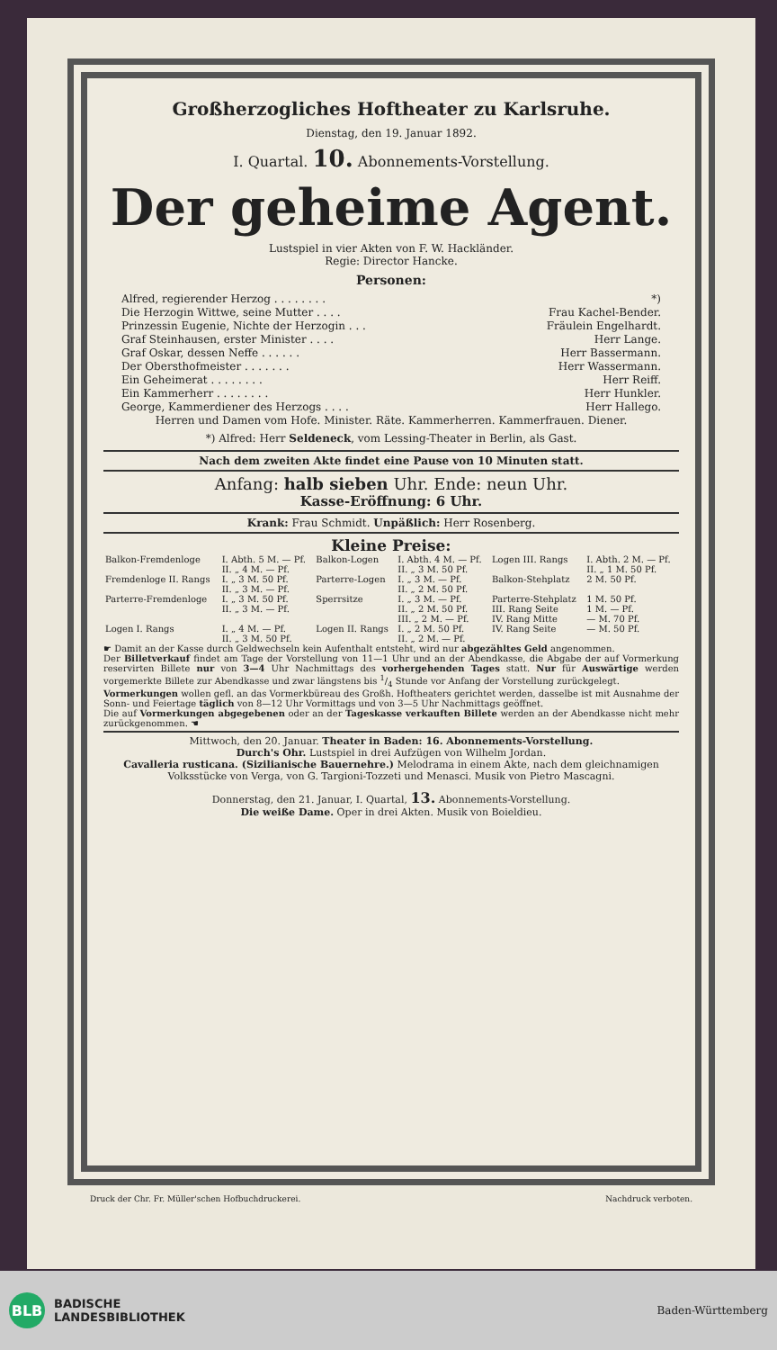Großherzogliches Hoftheater zu Karlsruhe.
Dienstag, den 19. Januar 1892.
I. Quartal. 10. Abonnements-Vorstellung.
Der geheime Agent.
Lustspiel in vier Akten von F. W. Hackländer.
Regie: Director Hancke.
Personen:
Alfred, regierender Herzog . . . . . . . . *)
Die Herzogin Wittwe, seine Mutter . . . . Frau Kachel-Bender.
Prinzessin Eugenie, Nichte der Herzogin . . . Fräulein Engelhardt.
Graf Steinhausen, erster Minister . . . . Herr Lange.
Graf Oskar, dessen Neffe . . . . . . Herr Bassermann.
Der Oberst­hofmeister . . . . . . . Herr Wassermann.
Ein Geheimerat . . . . . . . . Herr Reiff.
Ein Kammerherr . . . . . . . . Herr Hunkler.
George, Kammerdiener des Herzogs . . . . Herr Hallego.
Herren und Damen vom Hofe. Minister. Räte. Kammerherren. Kammerfrauen. Diener.
*) Alfred: Herr Seldeneck, vom Lessing-Theater in Berlin, als Gast.
Nach dem zweiten Akte findet eine Pause von 10 Minuten statt.
Anfang: halb sieben Uhr. Ende: neun Uhr.
Kasse-Eröffnung: 6 Uhr.
Krank: Frau Schmidt. Unpäßlich: Herr Rosenberg.
Kleine Preise:
| Balkon-Fremdenloge | I. Abth. 5 M. — Pf. II. „ 4 M. — Pf. | Balkon-Logen | I. Abth. 4 M. — Pf. II. „ 3 M. 50 Pf. | Logen III. Rangs | I. Abth. 2 M. — Pf. II. „ 1 M. 50 Pf. |
| Fremdenloge II. Rangs | I. „ 3 M. 50 Pf. II. „ 3 M. — Pf. | Parterre-Logen | I. „ 3 M. — Pf. II. „ 2 M. 50 Pf. | Balkon-Stehplatz | 2 M. 50 Pf. |
| Parterre-Fremdenloge | I. „ 3 M. 50 Pf. II. „ 3 M. — Pf. | Sperrsitze | I. „ 3 M. — Pf. II. „ 2 M. 50 Pf. III. „ 2 M. — Pf. | Parterre-Stehplatz III. Rang Seite IV. Rang Mitte | 1 M. 50 Pf. 1 M. — Pf. — M. 70 Pf. |
| Logen I. Rangs | I. „ 4 M. — Pf. II. „ 3 M. 50 Pf. | Logen II. Rangs | I. „ 2 M. 50 Pf. II. „ 2 M. — Pf. | IV. Rang Seite | — M. 50 Pf. |
☛ Damit an der Kasse durch Geldwechseln kein Aufenthalt entsteht, wird nur abgezähltes Geld angenommen.
Der Billetverkauf findet am Tage der Vorstellung von 11—1 Uhr und an der Abendkasse, die Abgabe der auf Vormerkung reservirten Billete nur von 3—4 Uhr Nachmittags des vorhergehenden Tages statt. Nur für Auswärtige werden vorgemerkte Billete zur Abendkasse und zwar längstens bis 1/4 Stunde vor Anfang der Vorstellung zurückgelegt.
Vormerkungen wollen gefl. an das Vormerkbüreau des Großh. Hoftheaters gerichtet werden, dasselbe ist mit Ausnahme der Sonn- und Feiertage täglich von 8—12 Uhr Vormittags und von 3—5 Uhr Nachmittags geöffnet.
Die auf Vormerkungen abgegebenen oder an der Tageskasse verkauften Billete werden an der Abendkasse nicht mehr zurückgenommen. ☚
Mittwoch, den 20. Januar. Theater in Baden: 16. Abonnements-Vorstellung.
Durch's Ohr. Lustspiel in drei Aufzügen von Wilhelm Jordan.
Cavalleria rusticana. (Sizilianische Bauernehre.) Melodrama in einem Akte, nach dem gleichnamigen Volksstücke von Verga, von G. Targioni-Tozzeti und Menasci. Musik von Pietro Mascagni.
Donnerstag, den 21. Januar, I. Quartal, 13. Abonnements-Vorstellung.
Die weiße Dame. Oper in drei Akten. Musik von Boieldieu.
Druck der Chr. Fr. Müller'schen Hofbuchdruckerei. Nachdruck verboten.
BLB BADISCHE
LANDESBIBLIOTHEK
Baden-Württemberg